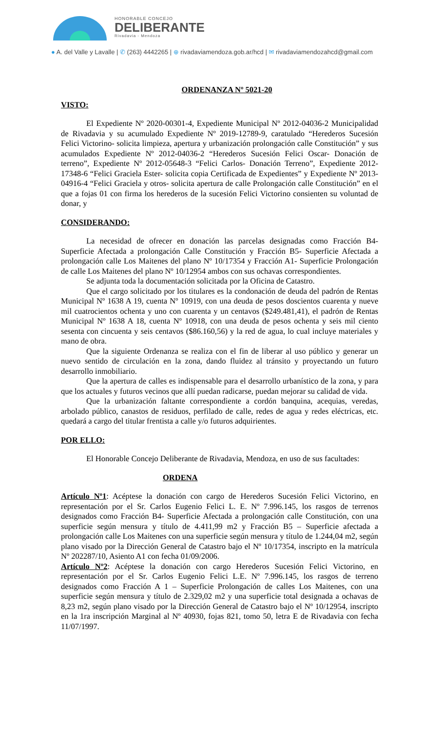HONORABLE CONCEJO
DELIBERANTE
Rivadavia - Mendoza
● A. del Valle y Lavalle | ✆ (263) 4442265 | ⊕ rivadaviamendoza.gob.ar/hcd | ✉ rivadaviamendozahcd@gmail.com
ORDENANZA Nº 5021-20
VISTO:
El Expediente Nº 2020-00301-4, Expediente Municipal Nº 2012-04036-2 Municipalidad de Rivadavia y su acumulado Expediente Nº 2019-12789-9, caratulado “Herederos Sucesión Felici Victorino- solicita limpieza, apertura y urbanización prolongación calle Constitución” y sus acumulados Expediente Nº 2012-04036-2 “Herederos Sucesión Felici Oscar- Donación de terreno”, Expediente Nº 2012-05648-3 “Felici Carlos- Donación Terreno”, Expediente 2012-17348-6 “Felici Graciela Ester- solicita copia Certificada de Expedientes” y Expediente Nº 2013-04916-4 “Felici Graciela y otros- solicita apertura de calle Prolongación calle Constitución” en el que a fojas 01 con firma los herederos de la sucesión Felici Victorino consienten su voluntad de donar, y
CONSIDERANDO:
La necesidad de ofrecer en donación las parcelas designadas como Fracción B4- Superficie Afectada a prolongación Calle Constitución y Fracción B5- Superficie Afectada a prolongación calle Los Maitenes del plano Nº 10/17354 y Fracción A1- Superficie Prolongación de calle Los Maitenes del plano Nº 10/12954 ambos con sus ochavas correspondientes.
Se adjunta toda la documentación solicitada por la Oficina de Catastro.
Que el cargo solicitado por los titulares es la condonación de deuda del padrón de Rentas Municipal Nº 1638 A 19, cuenta Nº 10919, con una deuda de pesos doscientos cuarenta y nueve mil cuatrocientos ochenta y uno con cuarenta y un centavos ($249.481,41), el padrón de Rentas Municipal Nº 1638 A 18, cuenta Nº 10918, con una deuda de pesos ochenta y seis mil ciento sesenta con cincuenta y seis centavos ($86.160,56) y la red de agua, lo cual incluye materiales y mano de obra.
Que la siguiente Ordenanza se realiza con el fin de liberar al uso público y generar un nuevo sentido de circulación en la zona, dando fluidez al tránsito y proyectando un futuro desarrollo inmobiliario.
Que la apertura de calles es indispensable para el desarrollo urbanístico de la zona, y para que los actuales y futuros vecinos que allí puedan radicarse, puedan mejorar su calidad de vida.
Que la urbanización faltante correspondiente a cordón banquina, acequias, veredas, arbolado público, canastos de residuos, perfilado de calle, redes de agua y redes eléctricas, etc. quedará a cargo del titular frentista a calle y/o futuros adquirientes.
POR ELLO:
El Honorable Concejo Deliberante de Rivadavia, Mendoza, en uso de sus facultades:
ORDENA
Artículo Nº1: Acéptese la donación con cargo de Herederos Sucesión Felici Victorino, en representación por el Sr. Carlos Eugenio Felici L. E. Nº 7.996.145, los rasgos de terrenos designados como Fracción B4- Superficie Afectada a prolongación calle Constitución, con una superficie según mensura y título de 4.411,99 m2 y Fracción B5 – Superficie afectada a prolongación calle Los Maitenes con una superficie según mensura y título de 1.244,04 m2, según plano visado por la Dirección General de Catastro bajo el Nº 10/17354, inscripto en la matrícula Nº 202287/10, Asiento A1 con fecha 01/09/2006.
Artículo Nº2: Acéptese la donación con cargo Herederos Sucesión Felici Victorino, en representación por el Sr. Carlos Eugenio Felici L.E. Nº 7.996.145, los rasgos de terreno designados como Fracción A 1 – Superficie Prolongación de calles Los Maitenes, con una superficie según mensura y título de 2.329,02 m2 y una superficie total designada a ochavas de 8,23 m2, según plano visado por la Dirección General de Catastro bajo el Nº 10/12954, inscripto en la 1ra inscripción Marginal al Nº 40930, fojas 821, tomo 50, letra E de Rivadavia con fecha 11/07/1997.